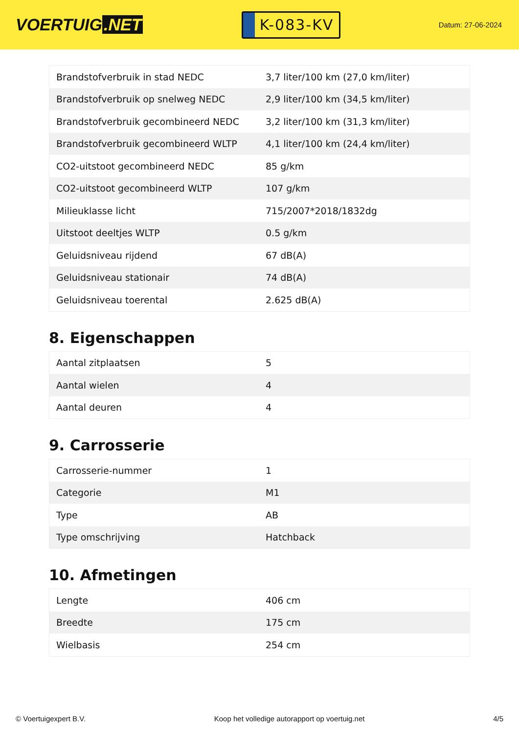VOERTUIG.NET
K-083-KV
Datum: 27-06-2024
| Brandstofverbruik in stad NEDC | 3,7 liter/100 km (27,0 km/liter) |
| Brandstofverbruik op snelweg NEDC | 2,9 liter/100 km (34,5 km/liter) |
| Brandstofverbruik gecombineerd NEDC | 3,2 liter/100 km (31,3 km/liter) |
| Brandstofverbruik gecombineerd WLTP | 4,1 liter/100 km (24,4 km/liter) |
| CO2-uitstoot gecombineerd NEDC | 85 g/km |
| CO2-uitstoot gecombineerd WLTP | 107 g/km |
| Milieuklasse licht | 715/2007*2018/1832dg |
| Uitstoot deeltjes WLTP | 0.5 g/km |
| Geluidsniveau rijdend | 67 dB(A) |
| Geluidsniveau stationair | 74 dB(A) |
| Geluidsniveau toerental | 2.625 dB(A) |
8. Eigenschappen
| Aantal zitplaatsen | 5 |
| Aantal wielen | 4 |
| Aantal deuren | 4 |
9. Carrosserie
| Carrosserie-nummer | 1 |
| Categorie | M1 |
| Type | AB |
| Type omschrijving | Hatchback |
10. Afmetingen
| Lengte | 406 cm |
| Breedte | 175 cm |
| Wielbasis | 254 cm |
© Voertuigexpert B.V. Koop het volledige autorapport op voertuig.net 4/5